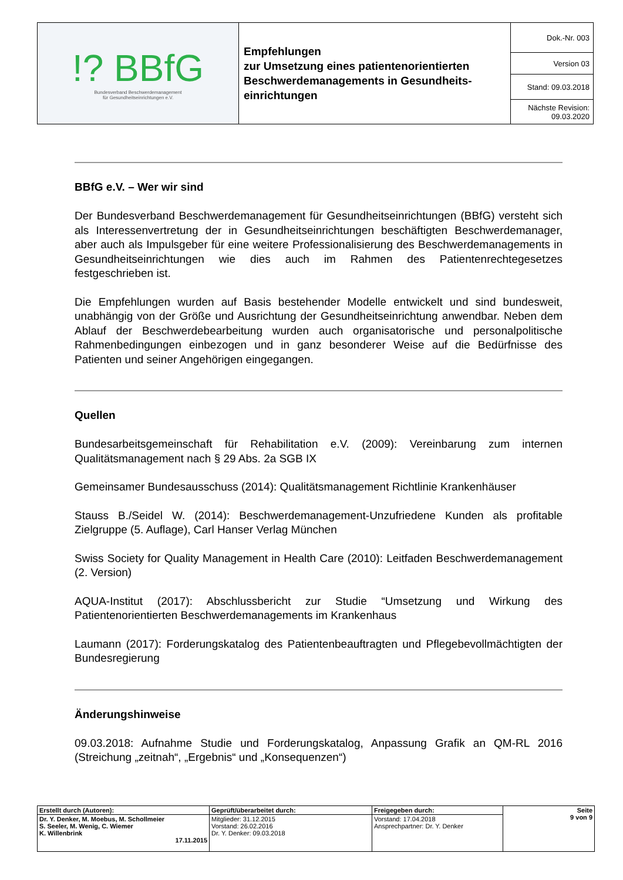| !? BBfG Bundesverband Beschwerdemanagement für Gesundheitseinrichtungen e.V. | Empfehlungen zur Umsetzung eines patientenorientierten Beschwerdemanagements in Gesundheits-einrichtungen | Dok.-Nr. 003 |
| | | Version 03 |
| | | Stand: 09.03.2018 |
| | | Nächste Revision: 09.03.2020 |
BBfG e.V. – Wer wir sind
Der Bundesverband Beschwerdemanagement für Gesundheitseinrichtungen (BBfG) versteht sich als Interessenvertretung der in Gesundheitseinrichtungen beschäftigten Beschwerdemanager, aber auch als Impulsgeber für eine weitere Professionalisierung des Beschwerdemanagements in Gesundheitseinrichtungen wie dies auch im Rahmen des Patientenrechtegesetzes festgeschrieben ist.
Die Empfehlungen wurden auf Basis bestehender Modelle entwickelt und sind bundesweit, unabhängig von der Größe und Ausrichtung der Gesundheitseinrichtung anwendbar. Neben dem Ablauf der Beschwerdebearbeitung wurden auch organisatorische und personalpolitische Rahmenbedingungen einbezogen und in ganz besonderer Weise auf die Bedürfnisse des Patienten und seiner Angehörigen eingegangen.
Quellen
Bundesarbeitsgemeinschaft für Rehabilitation e.V. (2009): Vereinbarung zum internen Qualitätsmanagement nach § 29 Abs. 2a SGB IX
Gemeinsamer Bundesausschuss (2014): Qualitätsmanagement Richtlinie Krankenhäuser
Stauss B./Seidel W. (2014): Beschwerdemanagement-Unzufriedene Kunden als profitable Zielgruppe (5. Auflage), Carl Hanser Verlag München
Swiss Society for Quality Management in Health Care (2010): Leitfaden Beschwerdemanagement (2. Version)
AQUA-Institut (2017): Abschlussbericht zur Studie “Umsetzung und Wirkung des Patientenorientierten Beschwerdemanagements im Krankenhaus
Laumann (2017): Forderungskatalog des Patientenbeauftragten und Pflegebevollmächtigten der Bundesregierung
Änderungshinweise
09.03.2018: Aufnahme Studie und Forderungskatalog, Anpassung Grafik an QM-RL 2016 (Streichung „zeitnah“, „Ergebnis“ und „Konsequenzen“)
| Erstellt durch (Autoren): | Geprüft/überarbeitet durch: | Freigegeben durch: | Seite 9 von 9 |
| Dr. Y. Denker, M. Moebus, M. Schollmeier S. Seeler, M. Wenig, C. Wiemer K. Willenbrink 17.11.2015 | Mitglieder: 31.12.2015 Vorstand: 26.02.2016 Dr. Y. Denker: 09.03.2018 | Vorstand: 17.04.2018 Ansprechpartner: Dr. Y. Denker | |